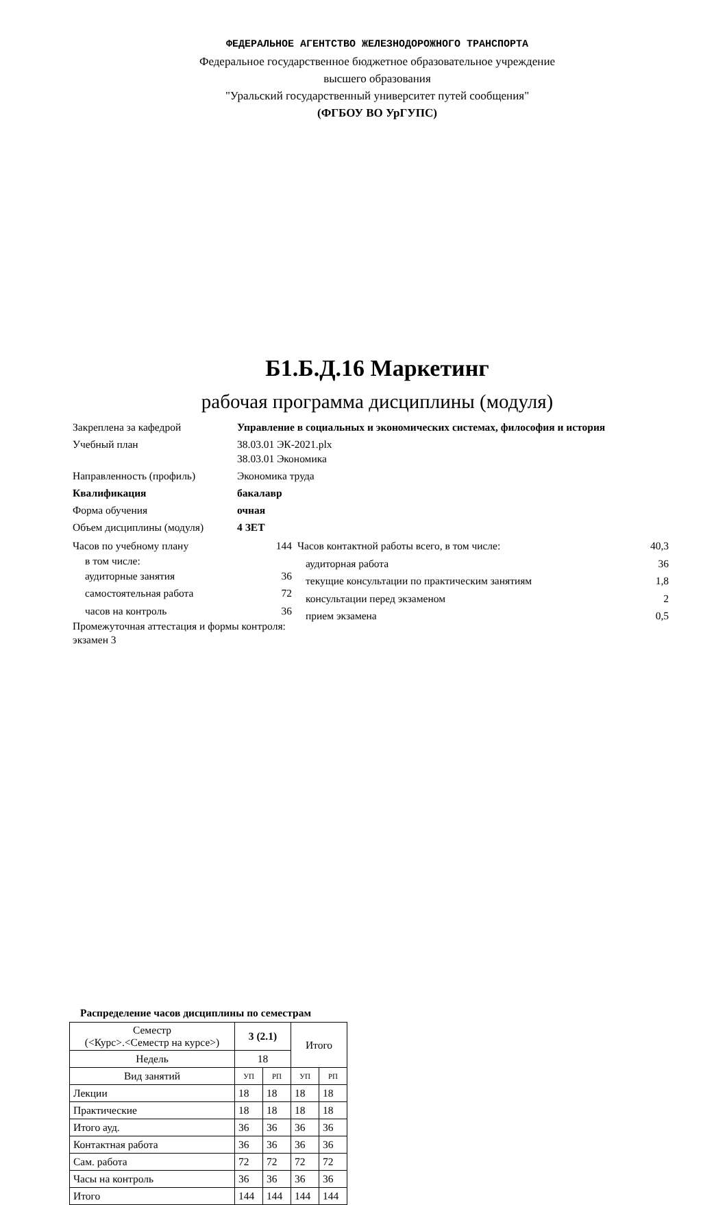ФЕДЕРАЛЬНОЕ АГЕНТСТВО ЖЕЛЕЗНОДОРОЖНОГО ТРАНСПОРТА
Федеральное государственное бюджетное образовательное учреждение
высшего образования
"Уральский государственный университет путей сообщения"
(ФГБОУ ВО УрГУПС)
Б1.Б.Д.16 Маркетинг
рабочая программа дисциплины (модуля)
Закреплена за кафедрой Управление в социальных и экономических системах, философия и история
Учебный план 38.03.01 ЭК-2021.plx
38.03.01 Экономика
Направленность (профиль) Экономика труда
Квалификация бакалавр
Форма обучения очная
Объем дисциплины (модуля) 4 ЗЕТ
Часов по учебному плану 144
в том числе:
аудиторные занятия 36
самостоятельная работа 72
часов на контроль 36
Промежуточная аттестация и формы контроля:
экзамен 3
Часов контактной работы всего, в том числе: 40,3
аудиторная работа 36
текущие консультации по практическим занятиям 1,8
консультации перед экзаменом 2
прием экзамена 0,5
Распределение часов дисциплины по семестрам
| Семестр (<Курс>.<Семестр на курсе>) | 3 (2.1) | | Итого | |
| Недель | 18 | | | |
| Вид занятий | УП | РП | УП | РП |
| Лекции | 18 | 18 | 18 | 18 |
| Практические | 18 | 18 | 18 | 18 |
| Итого ауд. | 36 | 36 | 36 | 36 |
| Контактная работа | 36 | 36 | 36 | 36 |
| Сам. работа | 72 | 72 | 72 | 72 |
| Часы на контроль | 36 | 36 | 36 | 36 |
| Итого | 144 | 144 | 144 | 144 |